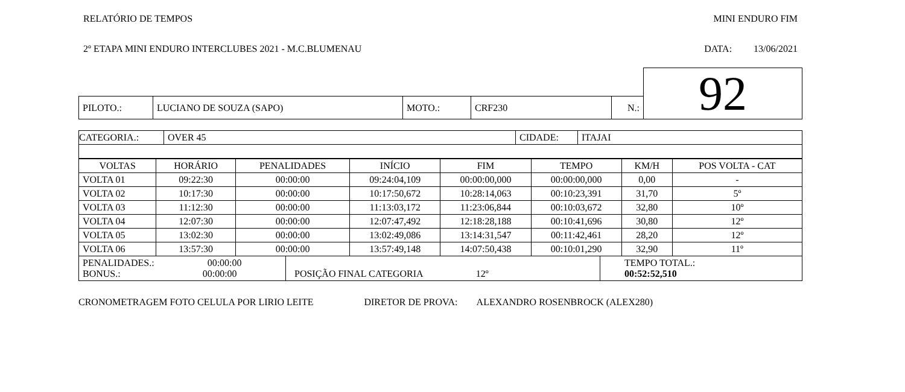RELATÓRIO DE TEMPOS MINI ENDURO FIM
2º ETAPA MINI ENDURO INTERCLUBES 2021 - M.C.BLUMENAU DATA: 13/06/2021
| | | | | | 92 |
| PILOTO.: | LUCIANO DE SOUZA (SAPO) | MOTO.: | CRF230 | N.: | |
| CATEGORIA.: | OVER 45 | CIDADE: | ITAJAI |
| VOLTAS | HORÁRIO | PENALIDADES | INÍCIO | FIM | TEMPO | KM/H | POS VOLTA - CAT |
| VOLTA 01 | 09:22:30 | 00:00:00 | 09:24:04,109 | 00:00:00,000 | 00:00:00,000 | 0,00 | - |
| VOLTA 02 | 10:17:30 | 00:00:00 | 10:17:50,672 | 10:28:14,063 | 00:10:23,391 | 31,70 | 5º |
| VOLTA 03 | 11:12:30 | 00:00:00 | 11:13:03,172 | 11:23:06,844 | 00:10:03,672 | 32,80 | 10º |
| VOLTA 04 | 12:07:30 | 00:00:00 | 12:07:47,492 | 12:18:28,188 | 00:10:41,696 | 30,80 | 12º |
| VOLTA 05 | 13:02:30 | 00:00:00 | 13:02:49,086 | 13:14:31,547 | 00:11:42,461 | 28,20 | 12º |
| VOLTA 06 | 13:57:30 | 00:00:00 | 13:57:49,148 | 14:07:50,438 | 00:10:01,290 | 32,90 | 11º |
| PENALIDADES.: 00:00:00 BONUS.: 00:00:00 | POSIÇÃO FINAL CATEGORIA 12º | TEMPO TOTAL.: 00:52:52,510 |
CRONOMETRAGEM FOTO CELULA POR LIRIO LEITE DIRETOR DE PROVA: ALEXANDRO ROSENBROCK (ALEX280)